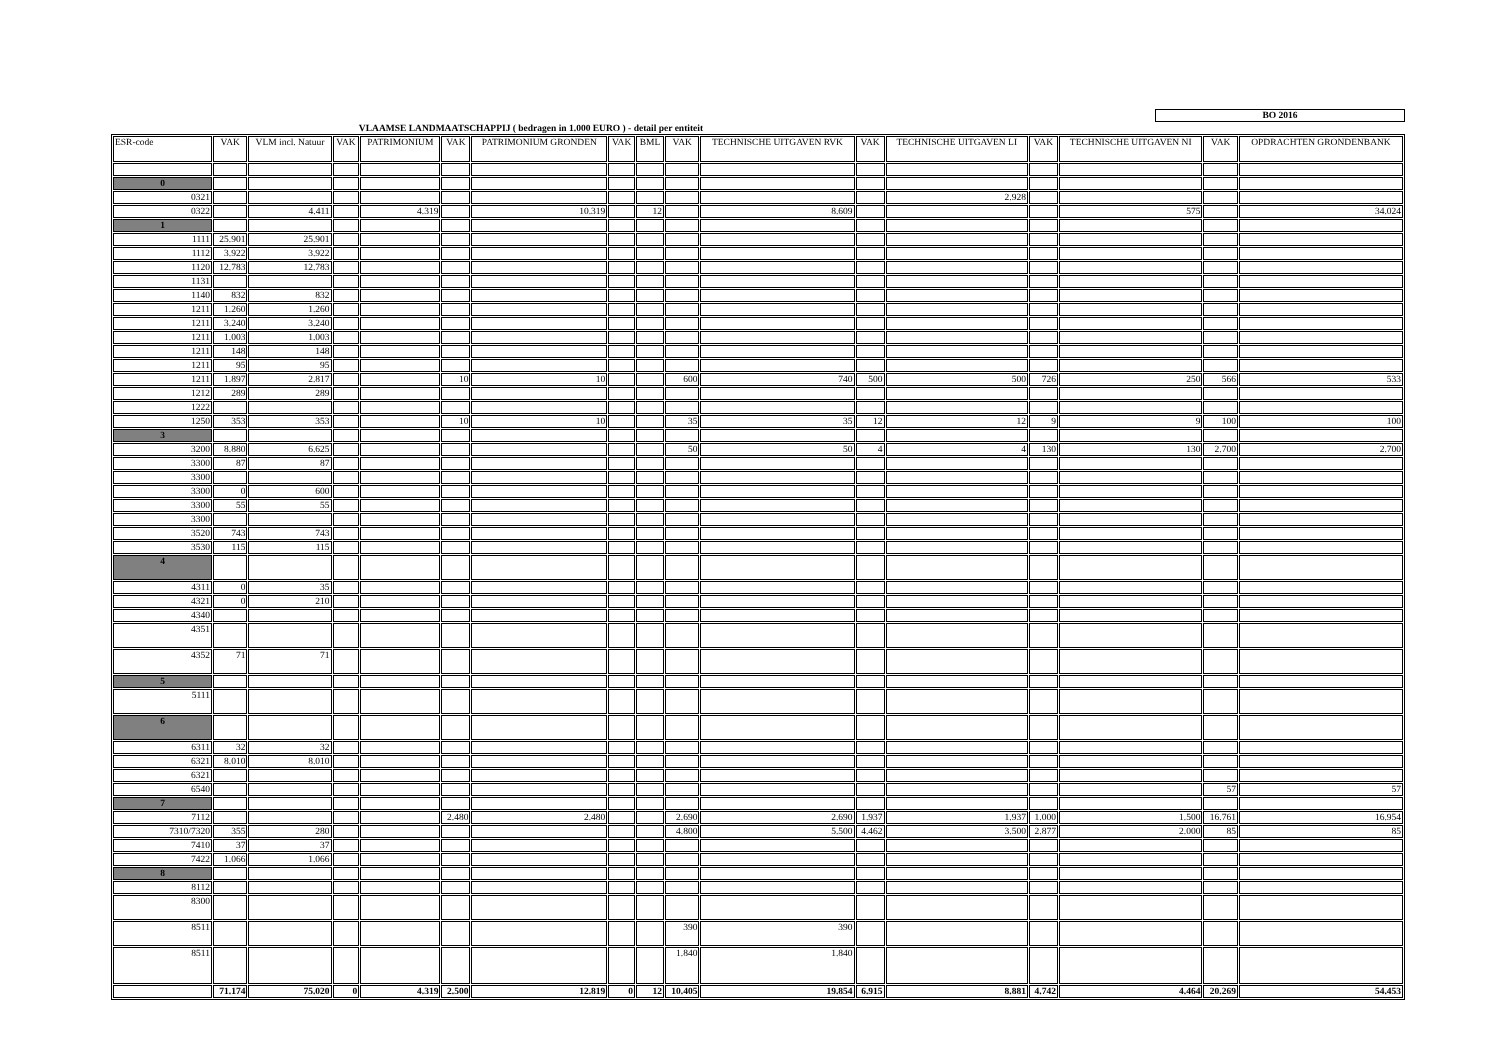BO 2016
VLAAMSE LANDMAATSCHAPPIJ ( bedragen in 1.000 EURO ) - detail per entiteit
| ESR-code | VAK | VLM incl. Natuur | VAK | PATRIMONIUM | VAK | PATRIMONIUM GRONDEN | VAK | BML | VAK | TECHNISCHE UITGAVEN RVK | VAK | TECHNISCHE UITGAVEN LI | VAK | TECHNISCHE UITGAVEN NI | VAK | OPDRACHTEN GRONDENBANK |
| --- | --- | --- | --- | --- | --- | --- | --- | --- | --- | --- | --- | --- | --- | --- | --- | --- |
| 0 | | | | | | | | | | | | | | | | |
| 0321 | | | | | | | | | | | | 2.928 | | | | |
| 0322 | | 4.411 | | 4.319 | | 10.319 | | 12 | | 8.609 | | | | 575 | | 34.024 |
| 1 | | | | | | | | | | | | | | | | |
| 1111 | 25.901 | 25.901 | | | | | | | | | | | | | | |
| 1112 | 3.922 | 3.922 | | | | | | | | | | | | | | |
| 1120 | 12.783 | 12.783 | | | | | | | | | | | | | | |
| 1131 | | | | | | | | | | | | | | | | |
| 1140 | 832 | 832 | | | | | | | | | | | | | | |
| 1211 | 1.260 | 1.260 | | | | | | | | | | | | | | |
| 1211 | 3.240 | 3.240 | | | | | | | | | | | | | | |
| 1211 | 1.003 | 1.003 | | | | | | | | | | | | | | |
| 1211 | 148 | 148 | | | | | | | | | | | | | | |
| 1211 | 95 | 95 | | | | | | | | | | | | | | |
| 1211 | 1.897 | 2.817 | | | 10 | 10 | | | 600 | 740 | 500 | 500 | 726 | 250 | 566 | 533 |
| 1212 | 289 | 289 | | | | | | | | | | | | | | |
| 1222 | | | | | | | | | | | | | | | | |
| 1250 | 353 | 353 | | | 10 | 10 | | | 35 | 35 | 12 | 12 | 9 | 9 | 100 | 100 |
| 3 | | | | | | | | | | | | | | | | |
| 3200 | 8.880 | 6.625 | | | | | | | 50 | 50 | 4 | 4 | 130 | 130 | 2.700 | 2.700 |
| 3300 | 87 | 87 | | | | | | | | | | | | | | |
| 3300 | | | | | | | | | | | | | | | | |
| 3300 | 0 | 600 | | | | | | | | | | | | | | |
| 3300 | 55 | 55 | | | | | | | | | | | | | | |
| 3300 | | | | | | | | | | | | | | | | |
| 3520 | 743 | 743 | | | | | | | | | | | | | | |
| 3530 | 115 | 115 | | | | | | | | | | | | | | |
| 4 | | | | | | | | | | | | | | | | |
| 4311 | 0 | 35 | | | | | | | | | | | | | | |
| 4321 | 0 | 210 | | | | | | | | | | | | | | |
| 4340 | | | | | | | | | | | | | | | | |
| 4351 | | | | | | | | | | | | | | | | |
| 4352 | 71 | 71 | | | | | | | | | | | | | | |
| 5 | | | | | | | | | | | | | | | | |
| 5111 | | | | | | | | | | | | | | | | |
| 6 | | | | | | | | | | | | | | | | |
| 6311 | 32 | 32 | | | | | | | | | | | | | | |
| 6321 | 8.010 | 8.010 | | | | | | | | | | | | | | |
| 6321 | | | | | | | | | | | | | | | | |
| 6540 | | | | | | | | | | | | | | | 57 | 57 |
| 7 | | | | | | | | | | | | | | | | |
| 7112 | | | | | 2.480 | 2.480 | | | 2.690 | 2.690 | 1.937 | 1.937 | 1.000 | 1.500 | 16.761 | 16.954 |
| 7310/7320 | 355 | 280 | | | | | | | 4.800 | 5.500 | 4.462 | 3.500 | 2.877 | 2.000 | 85 | 85 |
| 7410 | 37 | 37 | | | | | | | | | | | | | | |
| 7422 | 1.066 | 1.066 | | | | | | | | | | | | | | |
| 8 | | | | | | | | | | | | | | | | |
| 8112 | | | | | | | | | | | | | | | | |
| 8300 | | | | | | | | | | | | | | | | |
| 8511 | | | | | | | | | 390 | 390 | | | | | | |
| 8511 | | | | | | | | | 1.840 | 1.840 | | | | | | |
| | 71.174 | 75.020 | 0 | 4.319 | 2.500 | 12.819 | 0 | 12 | 10.405 | 19.854 | 6.915 | 8.881 | 4.742 | 4.464 | 20.269 | 54.453 |